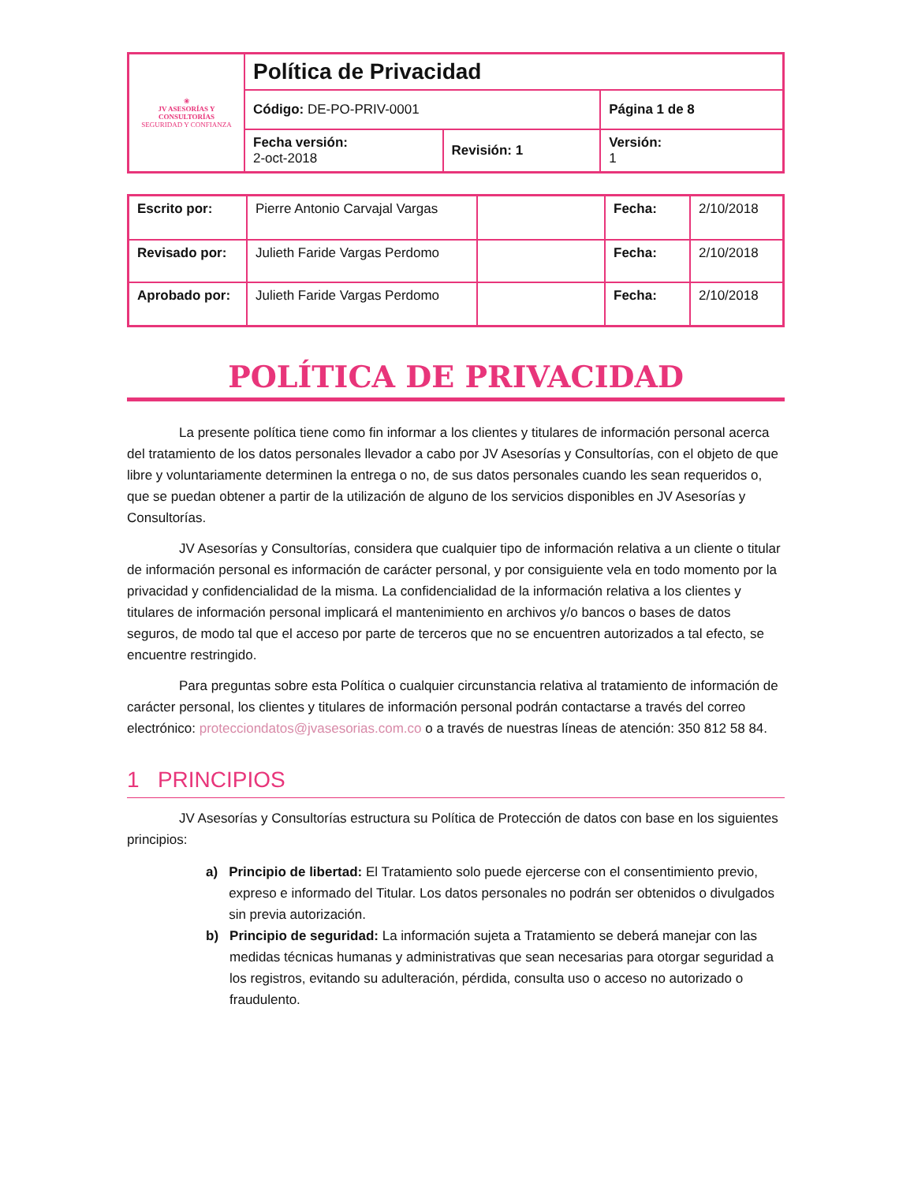| ❀ JV ASESORÍAS Y CONSULTORÍAS SEGURIDAD Y CONFIANZA | Política de Privacidad | | |
| | Código: DE-PO-PRIV-0001 | | Página 1 de 8 |
| | Fecha versión: 2-oct-2018 | Revisión: 1 | Versión: 1 |
| Escrito por: | Pierre Antonio Carvajal Vargas | | Fecha: | 2/10/2018 |
| Revisado por: | Julieth Faride Vargas Perdomo | | Fecha: | 2/10/2018 |
| Aprobado por: | Julieth Faride Vargas Perdomo | | Fecha: | 2/10/2018 |
POLÍTICA DE PRIVACIDAD
La presente política tiene como fin informar a los clientes y titulares de información personal acerca del tratamiento de los datos personales llevador a cabo por JV Asesorías y Consultorías, con el objeto de que libre y voluntariamente determinen la entrega o no, de sus datos personales cuando les sean requeridos o, que se puedan obtener a partir de la utilización de alguno de los servicios disponibles en JV Asesorías y Consultorías.
JV Asesorías y Consultorías, considera que cualquier tipo de información relativa a un cliente o titular de información personal es información de carácter personal, y por consiguiente vela en todo momento por la privacidad y confidencialidad de la misma. La confidencialidad de la información relativa a los clientes y titulares de información personal implicará el mantenimiento en archivos y/o bancos o bases de datos seguros, de modo tal que el acceso por parte de terceros que no se encuentren autorizados a tal efecto, se encuentre restringido.
Para preguntas sobre esta Política o cualquier circunstancia relativa al tratamiento de información de carácter personal, los clientes y titulares de información personal podrán contactarse a través del correo electrónico: protecciondatos@jvasesorias.com.co o a través de nuestras líneas de atención: 350 812 58 84.
1 PRINCIPIOS
JV Asesorías y Consultorías estructura su Política de Protección de datos con base en los siguientes principios:
a) Principio de libertad: El Tratamiento solo puede ejercerse con el consentimiento previo, expreso e informado del Titular. Los datos personales no podrán ser obtenidos o divulgados sin previa autorización.
b) Principio de seguridad: La información sujeta a Tratamiento se deberá manejar con las medidas técnicas humanas y administrativas que sean necesarias para otorgar seguridad a los registros, evitando su adulteración, pérdida, consulta uso o acceso no autorizado o fraudulento.